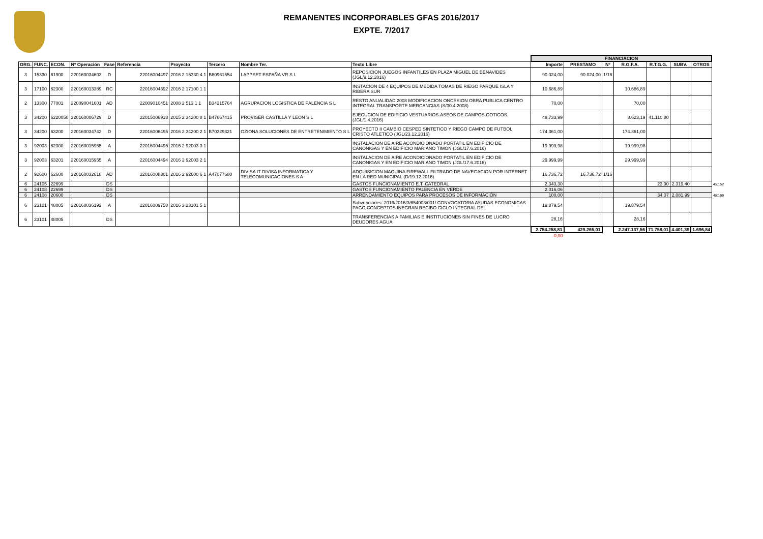REMANENTES INCORPORABLES GFAS 2016/2017
EXPTE. 7/2017
| | | | | | | | | | | FINANCIACION | | | | | | | |
| ORG. | FUNC. | ECON. | Nº Operación | Fase | Referencia | Proyecto | Tercero | Nombre Ter. | Texto Libre | Importe | PRESTAMO | Nº | R.G.F.A. | R.T.G.G. | SUBV. | OTROS | |
| 3 | 15330 | 61900 | 220160034603 | D | 22016004497 | 2016 2 15330 4 1 | B60961554 | LAPPSET ESPAÑA VR S L | REPOSICION JUEGOS INFANTILES EN PLAZA MIGUEL DE BENAVIDES (JGL/9.12.2016) | 90.024,00 | 90.024,00 | 1/16 | | | | | |
| 3 | 17100 | 62300 | 220160013389 | RC | 22016004392 | 2016 2 17100 1 1 | | | INSTACION DE 4 EQUIPOS DE MEDIDA TOMAS DE RIEGO PARQUE ISLA Y RIBERA SUR | 10.686,89 | | | 10.686,89 | | | | |
| 2 | 13300 | 77001 | 220090041601 | AD | 22009010451 | 2008 2 513 1 1 | B34215764 | AGRUPACION LOGISTICA DE PALENCIA S L | RESTO ANUALIDAD 2008 MODIFICACION ONCESION OBRA PUBLICA CENTRO INTEGRAL TRANSPORTE MERCANCIAS (S/30.4.2008) | 70,00 | | | 70,00 | | | | |
| 3 | 34200 | 6220050 | 220160006729 | D | 22015006918 | 2015 2 34200 8 1 | B47667415 | PROVISER CASTILLA Y LEON S L | EJECUCION DE EDIFICIO VESTUARIOS-ASEOS DE CAMPOS GOTICOS (JGL/1.4.2016) | 49.733,99 | | | 8.623,19 | 41.110,80 | | | |
| 3 | 34200 | 63200 | 220160034742 | D | 22016006495 | 2016 2 34200 2 1 | B70329321 | OZIONA SOLUCIONES DE ENTRETENIMIENTO S L | PROYECTO II CAMBIO CESPED SINTETICO Y RIEGO CAMPO DE FUTBOL CRISTO ATLETICO (JGL/23.12.2016) | 174.361,00 | | | 174.361,00 | | | | |
| 3 | 92003 | 62300 | 220160015955 | A | 22016004495 | 2016 2 92003 3 1 | | | INSTALACION DE AIRE ACONDICIONADO PORTATIL EN EDIFICIO DE CANONIGAS Y EN EDIFICIO MARIANO TIMON (JGL/17.6.2016) | 19.999,98 | | | 19.999,98 | | | | |
| 3 | 92003 | 63201 | 220160015955 | A | 22016004494 | 2016 2 92003 2 1 | | | INSTALACION DE AIRE ACONDICIONADO PORTATIL EN EDIFICIO DE CANONIGAS Y EN EDIFICIO MARIANO TIMON (JGL/17.6.2016) | 29.999,99 | | | 29.999,99 | | | | |
| 2 | 92600 | 62600 | 220160032618 | AD | 22016008301 | 2016 2 92600 6 1 | A47077680 | DIVISA IT DIVISA INFORMATICA Y TELECOMUNICACIONES S A | ADQUISICION MAQUINA FIREWALL FILTRADO DE NAVEGACION POR INTERNET EN LA RED MUNICIPAL (D/19.12.2016) | 16.736,72 | 16.736,72 | 1/16 | | | | | |
| 6 | 24105 | 22699 | | DS | | | | | GASTOS FUNCIONAMIENTO E.T. CATEDRAL | 2.343,30 | | | | 23,90 | 2.319,40 | | 451.52 |
| 6 | 24108 | 22699 | | DS | | | | | GASTOS FUNCIONAMIENTO PALENCIA EN VERDE | 2.016,06 | | | | | | | |
| 6 | 24108 | 20600 | | DS | | | | | ARRENDAMIENTO EQUIPOS PARA PROCESOS DE INFORMACIÓN | 100,00 | | | | 34,07 | 2.081,99 | | 451.55 |
| 6 | 23101 | 48005 | 220160036192 | A | 22016009758 | 2016 3 23101 5 1 | | | Subvenciones: 2016/2016/3/654003/001/ CONVOCATORIA AYUDAS ECONOMICAS PAGO CONCEPTOS INEGRAN RECIBO CICLO INTEGRAL DEL | 19.879,54 | | | 19.879,54 | | | | |
| 6 | 23101 | 48005 | | DS | | | | | TRANSFERENCIAS A FAMILIAS E INSTITUCIONES SIN FINES DE LUCRO DEUDORES AGUA | 28,16 | | | 28,16 | | | | |
| | | | | | | | | | | 2.754.258,81 | 429.265,01 | | 2.247.137,56 | 71.758,01 | 4.401,39 | 1.696,84 | |
| | | | | | | | | | | -0,00 | | | | | | | |